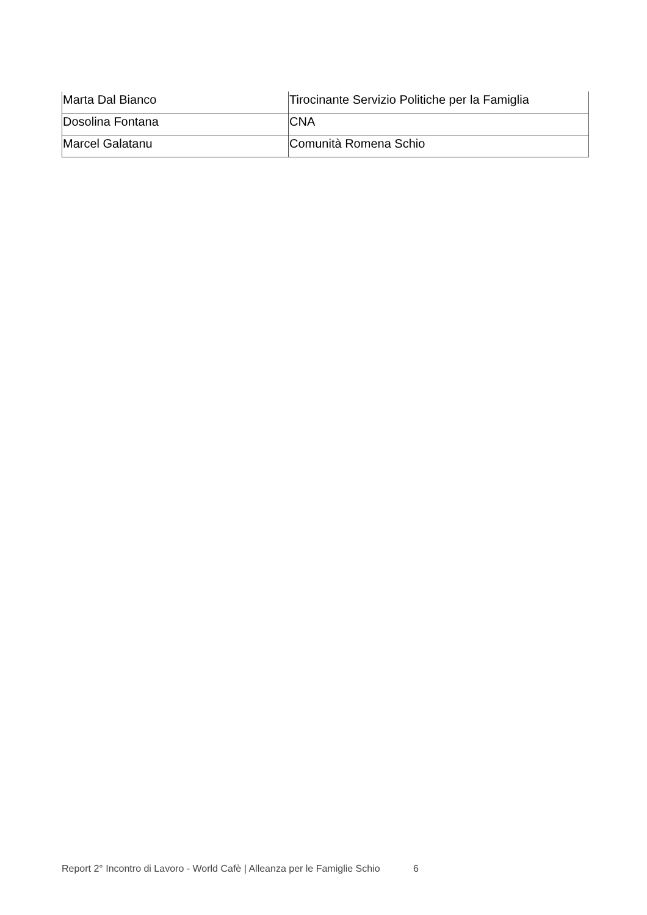| Marta Dal Bianco | Tirocinante Servizio Politiche per la Famiglia |
| Dosolina Fontana | CNA |
| Marcel Galatanu | Comunità Romena Schio |
Report 2° Incontro di Lavoro - World Cafè | Alleanza per le Famiglie Schio 6